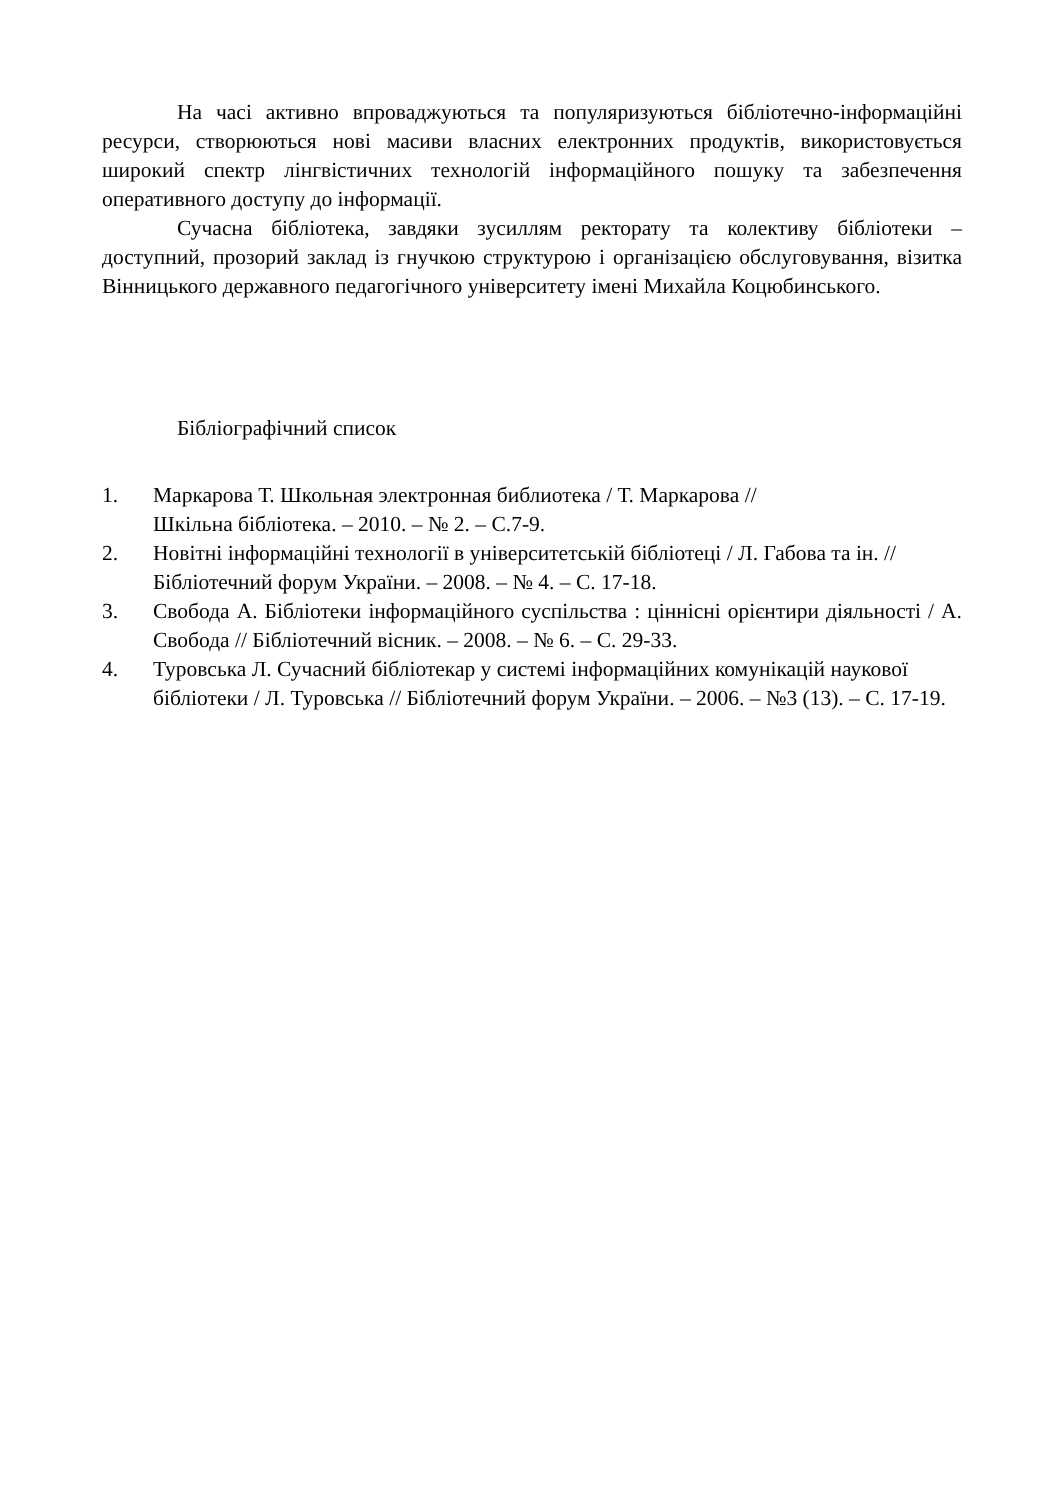На часі активно впроваджуються та популяризуються бібліотечно-інформаційні ресурси, створюються нові масиви власних електронних продуктів, використовується широкий спектр лінгвістичних технологій інформаційного пошуку та забезпечення оперативного доступу до інформації.
Сучасна бібліотека, завдяки зусиллям ректорату та колективу бібліотеки – доступний, прозорий заклад із гнучкою структурою і організацією обслуговування, візитка Вінницького державного педагогічного університету імені Михайла Коцюбинського.
Бібліографічний список
1. Маркарова Т. Школьная электронная библиотека / Т. Маркарова //
Шкільна бібліотека. – 2010. – № 2. – С.7-9.
2. Новітні інформаційні технології в університетській бібліотеці / Л. Габова та ін. // Бібліотечний форум України. – 2008. – № 4. – С. 17-18.
3. Свобода А. Бібліотеки інформаційного суспільства : ціннісні орієнтири діяльності / А. Свобода // Бібліотечний вісник. – 2008. – № 6. – С. 29-33.
4. Туровська Л. Сучасний бібліотекар у системі інформаційних комунікацій наукової бібліотеки / Л. Туровська // Бібліотечний форум України. – 2006. – №3 (13). – С. 17-19.